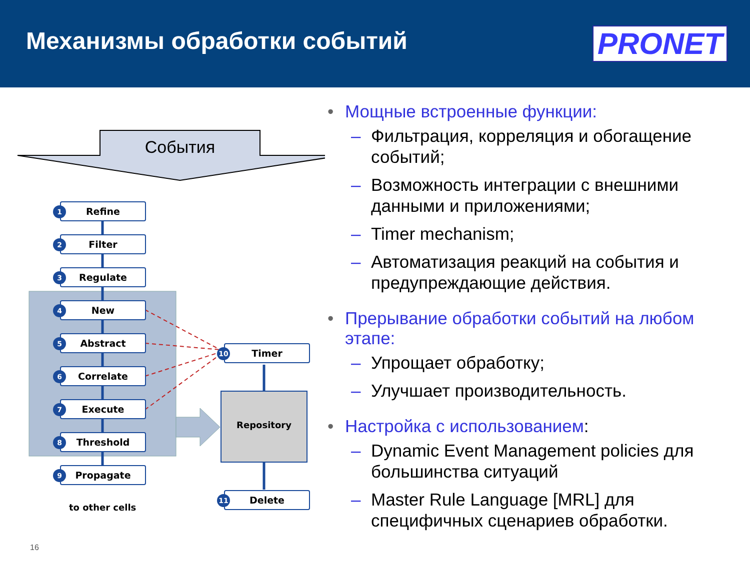Механизмы обработки событий
PRONET
События
1 Refine
2 Filter
3 Regulate
4 New
5 Abstract
6 Correlate
7 Execute
8 Threshold
9 Propagate
to other cells
10 Timer
Repository
11 Delete
Мощные встроенные функции:
Фильтрация, корреляция и обогащение событий;
Возможность интеграции с внешними данными и приложениями;
Timer mechanism;
Автоматизация реакций на события и предупреждающие действия.
Прерывание обработки событий на любом этапе:
Упрощает обработку;
Улучшает производительность.
Настройка с использованием:
Dynamic Event Management policies для большинства ситуаций
Master Rule Language [MRL] для специфичных сценариев обработки.
16